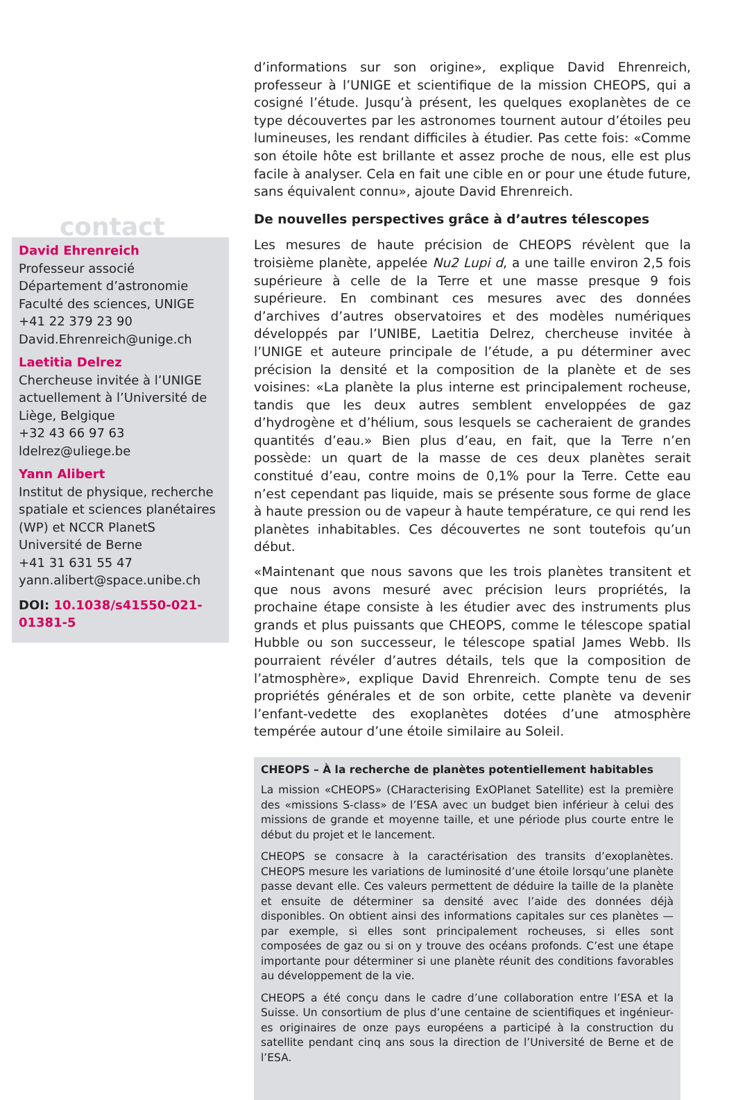contact
David Ehrenreich
Professeur associé
Département d’astronomie
Faculté des sciences, UNIGE
+41 22 379 23 90
David.Ehrenreich@unige.ch
Laetitia Delrez
Chercheuse invitée à l’UNIGE actuellement à l’Université de Liège, Belgique
+32 43 66 97 63
ldelrez@uliege.be
Yann Alibert
Institut de physique, recherche spatiale et sciences planétaires (WP) et NCCR PlanetS
Université de Berne
+41 31 631 55 47
yann.alibert@space.unibe.ch
DOI: 10.1038/s41550-021-01381-5
d’informations sur son origine», explique David Ehrenreich, professeur à l’UNIGE et scientifique de la mission CHEOPS, qui a cosigné l’étude. Jusqu’à présent, les quelques exoplanètes de ce type découvertes par les astronomes tournent autour d’étoiles peu lumineuses, les rendant difficiles à étudier. Pas cette fois: «Comme son étoile hôte est brillante et assez proche de nous, elle est plus facile à analyser. Cela en fait une cible en or pour une étude future, sans équivalent connu», ajoute David Ehrenreich.
De nouvelles perspectives grâce à d’autres télescopes
Les mesures de haute précision de CHEOPS révèlent que la troisième planète, appelée Nu2 Lupi d, a une taille environ 2,5 fois supérieure à celle de la Terre et une masse presque 9 fois supérieure. En combinant ces mesures avec des données d’archives d’autres observatoires et des modèles numériques développés par l’UNIBE, Laetitia Delrez, chercheuse invitée à l’UNIGE et auteure principale de l’étude, a pu déterminer avec précision la densité et la composition de la planète et de ses voisines: «La planète la plus interne est principalement rocheuse, tandis que les deux autres semblent enveloppées de gaz d’hydrogène et d’hélium, sous lesquels se cacheraient de grandes quantités d’eau.» Bien plus d’eau, en fait, que la Terre n’en possède: un quart de la masse de ces deux planètes serait constitué d’eau, contre moins de 0,1% pour la Terre. Cette eau n’est cependant pas liquide, mais se présente sous forme de glace à haute pression ou de vapeur à haute température, ce qui rend les planètes inhabitables. Ces découvertes ne sont toutefois qu’un début.
«Maintenant que nous savons que les trois planètes transitent et que nous avons mesuré avec précision leurs propriétés, la prochaine étape consiste à les étudier avec des instruments plus grands et plus puissants que CHEOPS, comme le télescope spatial Hubble ou son successeur, le télescope spatial James Webb. Ils pourraient révéler d’autres détails, tels que la composition de l’atmosphère», explique David Ehrenreich. Compte tenu de ses propriétés générales et de son orbite, cette planète va devenir l’enfant-vedette des exoplanètes dotées d’une atmosphère tempérée autour d’une étoile similaire au Soleil.
CHEOPS – À la recherche de planètes potentiellement habitables
La mission «CHEOPS» (CHaracterising ExOPlanet Satellite) est la première des «missions S-class» de l’ESA avec un budget bien inférieur à celui des missions de grande et moyenne taille, et une période plus courte entre le début du projet et le lancement.
CHEOPS se consacre à la caractérisation des transits d’exoplanètes. CHEOPS mesure les variations de luminosité d’une étoile lorsqu’une planète passe devant elle. Ces valeurs permettent de déduire la taille de la planète et ensuite de déterminer sa densité avec l’aide des données déjà disponibles. On obtient ainsi des informations capitales sur ces planètes —par exemple, si elles sont principalement rocheuses, si elles sont composées de gaz ou si on y trouve des océans profonds. C’est une étape importante pour déterminer si une planète réunit des conditions favorables au développement de la vie.
CHEOPS a été conçu dans le cadre d’une collaboration entre l’ESA et la Suisse. Un consortium de plus d’une centaine de scientifiques et ingénieur-es originaires de onze pays européens a participé à la construction du satellite pendant cinq ans sous la direction de l’Université de Berne et de l’ESA.